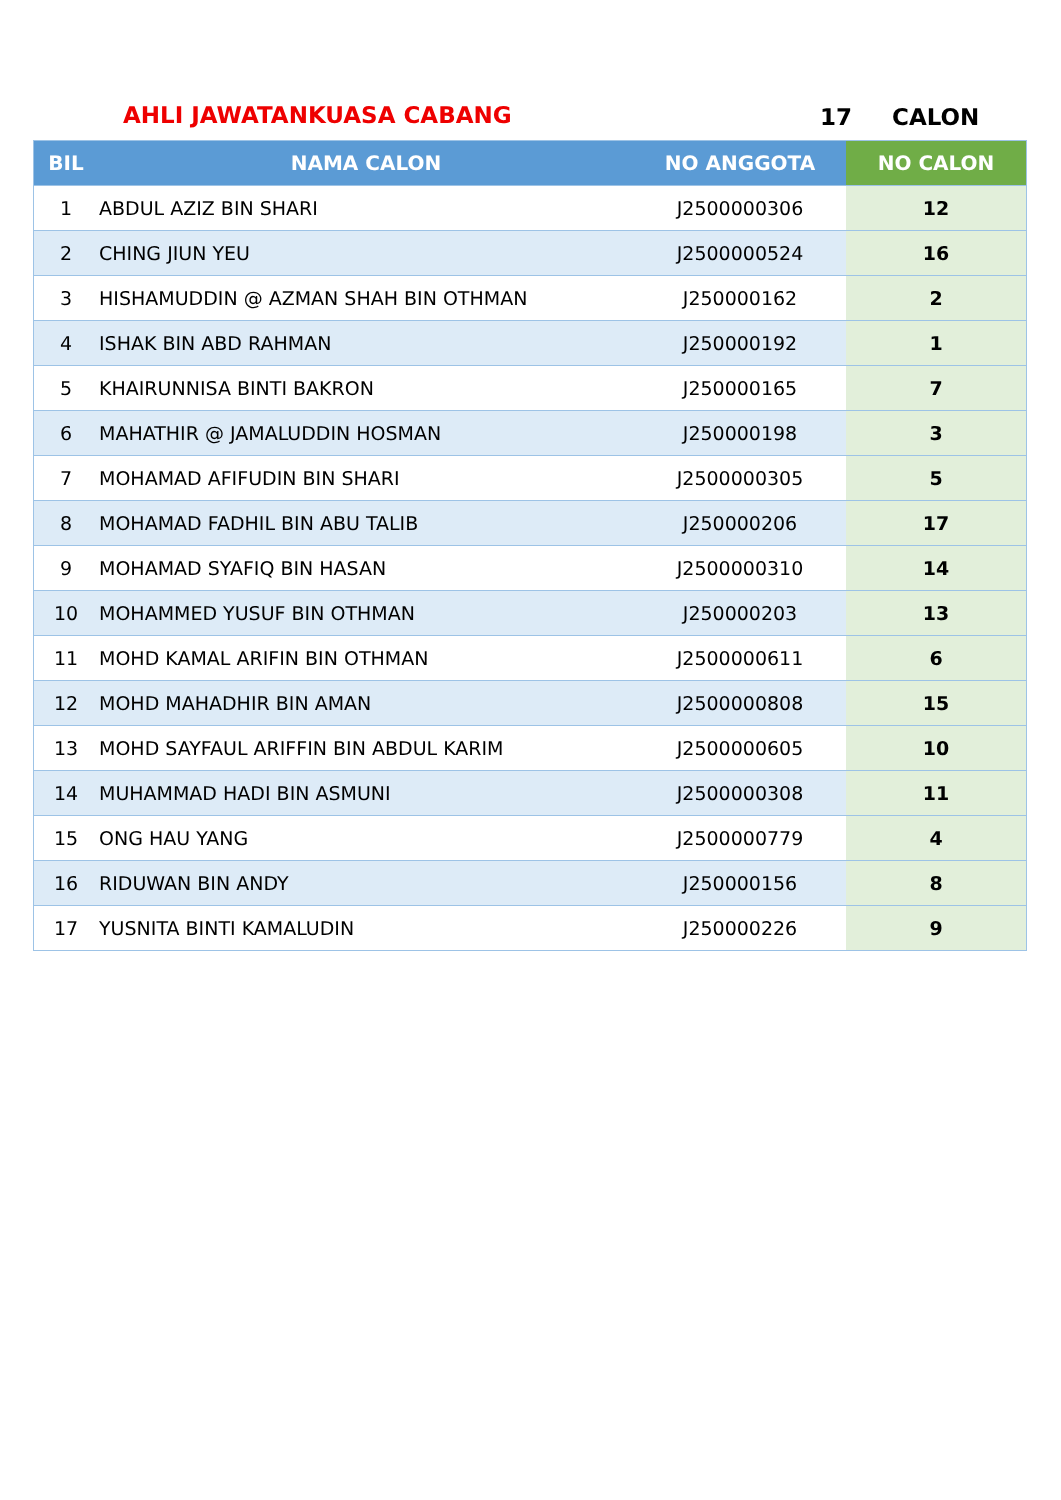AHLI JAWATANKUASA CABANG 17 CALON
| BIL | NAMA CALON | NO ANGGOTA | NO CALON |
| --- | --- | --- | --- |
| 1 | ABDUL AZIZ BIN SHARI | J2500000306 | 12 |
| 2 | CHING JIUN YEU | J2500000524 | 16 |
| 3 | HISHAMUDDIN @ AZMAN SHAH BIN OTHMAN | J250000162 | 2 |
| 4 | ISHAK BIN ABD RAHMAN | J250000192 | 1 |
| 5 | KHAIRUNNISA BINTI BAKRON | J250000165 | 7 |
| 6 | MAHATHIR @ JAMALUDDIN HOSMAN | J250000198 | 3 |
| 7 | MOHAMAD AFIFUDIN BIN SHARI | J2500000305 | 5 |
| 8 | MOHAMAD FADHIL BIN ABU TALIB | J250000206 | 17 |
| 9 | MOHAMAD SYAFIQ BIN HASAN | J2500000310 | 14 |
| 10 | MOHAMMED YUSUF BIN OTHMAN | J250000203 | 13 |
| 11 | MOHD KAMAL ARIFIN BIN OTHMAN | J2500000611 | 6 |
| 12 | MOHD MAHADHIR BIN AMAN | J2500000808 | 15 |
| 13 | MOHD SAYFAUL ARIFFIN BIN ABDUL KARIM | J2500000605 | 10 |
| 14 | MUHAMMAD HADI BIN ASMUNI | J2500000308 | 11 |
| 15 | ONG HAU YANG | J2500000779 | 4 |
| 16 | RIDUWAN BIN ANDY | J250000156 | 8 |
| 17 | YUSNITA BINTI KAMALUDIN | J250000226 | 9 |